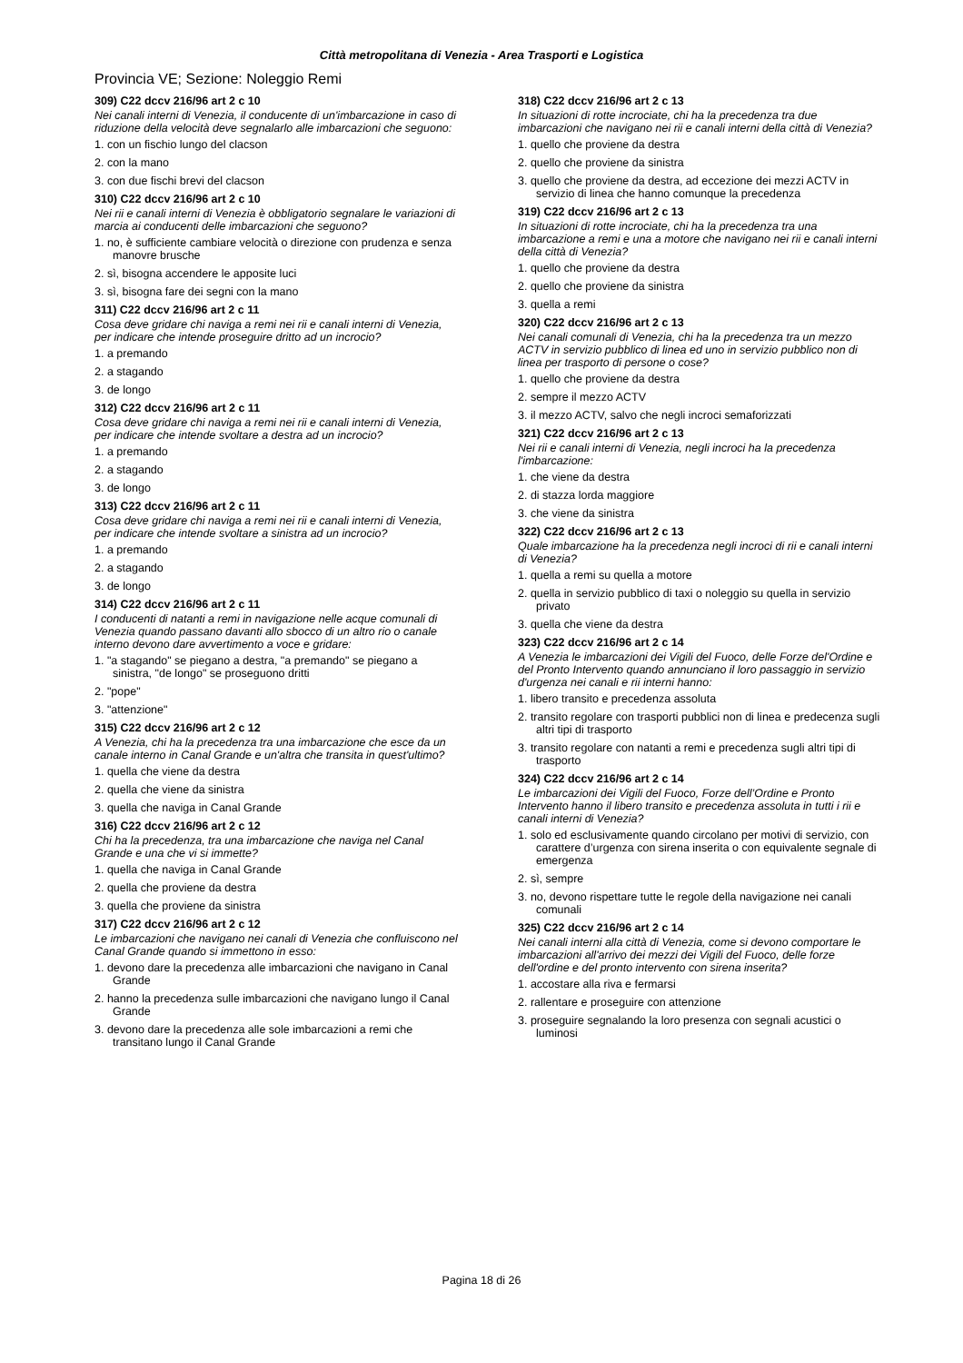Città metropolitana di Venezia - Area Trasporti e Logistica
Provincia VE; Sezione: Noleggio Remi
309) C22 dccv 216/96 art 2 c 10
Nei canali interni di Venezia, il conducente di un'imbarcazione in caso di riduzione della velocità deve segnalarlo alle imbarcazioni che seguono:
1. con un fischio lungo del clacson
2. con la mano
3. con due fischi brevi del clacson
310) C22 dccv 216/96 art 2 c 10
Nei rii e canali interni di Venezia è obbligatorio segnalare le variazioni di marcia ai conducenti delle imbarcazioni che seguono?
1. no, è sufficiente cambiare velocità o direzione con prudenza e senza manovre brusche
2. sì, bisogna accendere le apposite luci
3. sì, bisogna fare dei segni con la mano
311) C22 dccv 216/96 art 2 c 11
Cosa deve gridare chi naviga a remi nei rii e canali interni di Venezia, per indicare che intende proseguire dritto ad un incrocio?
1. a premando
2. a stagando
3. de longo
312) C22 dccv 216/96 art 2 c 11
Cosa deve gridare chi naviga a remi nei rii e canali interni di Venezia, per indicare che intende svoltare a destra ad un incrocio?
1. a premando
2. a stagando
3. de longo
313) C22 dccv 216/96 art 2 c 11
Cosa deve gridare chi naviga a remi nei rii e canali interni di Venezia, per indicare che intende svoltare a sinistra ad un incrocio?
1. a premando
2. a stagando
3. de longo
314) C22 dccv 216/96 art 2 c 11
I conducenti di natanti a remi in navigazione nelle acque comunali di Venezia quando passano davanti allo sbocco di un altro rio o canale interno devono dare avvertimento a voce e gridare:
1. "a stagando" se piegano a destra, "a premando" se piegano a sinistra, "de longo" se proseguono dritti
2. "pope"
3. "attenzione"
315) C22 dccv 216/96 art 2 c 12
A Venezia, chi ha la precedenza tra una imbarcazione che esce da un canale interno in Canal Grande e un'altra che transita in quest'ultimo?
1. quella che viene da destra
2. quella che viene da sinistra
3. quella che naviga in Canal Grande
316) C22 dccv 216/96 art 2 c 12
Chi ha la precedenza, tra una imbarcazione che naviga nel Canal Grande e una che vi si immette?
1. quella che naviga in Canal Grande
2. quella che proviene da destra
3. quella che proviene da sinistra
317) C22 dccv 216/96 art 2 c 12
Le imbarcazioni che navigano nei canali di Venezia che confluiscono nel Canal Grande quando si immettono in esso:
1. devono dare la precedenza alle imbarcazioni che navigano in Canal Grande
2. hanno la precedenza sulle imbarcazioni che navigano lungo il Canal Grande
3. devono dare la precedenza alle sole imbarcazioni a remi che transitano lungo il Canal Grande
318) C22 dccv 216/96 art 2 c 13
In situazioni di rotte incrociate, chi ha la precedenza tra due imbarcazioni che navigano nei rii e canali interni della città di Venezia?
1. quello che proviene da destra
2. quello che proviene da sinistra
3. quello che proviene da destra, ad eccezione dei mezzi ACTV in servizio di linea che hanno comunque la precedenza
319) C22 dccv 216/96 art 2 c 13
In situazioni di rotte incrociate, chi ha la precedenza tra una imbarcazione a remi e una a motore che navigano nei rii e canali interni della città di Venezia?
1. quello che proviene da destra
2. quello che proviene da sinistra
3. quella a remi
320) C22 dccv 216/96 art 2 c 13
Nei canali comunali di Venezia, chi ha la precedenza tra un mezzo ACTV in servizio pubblico di linea ed uno in servizio pubblico non di linea per trasporto di persone o cose?
1. quello che proviene da destra
2. sempre il mezzo ACTV
3. il mezzo ACTV, salvo che negli incroci semaforizzati
321) C22 dccv 216/96 art 2 c 13
Nei rii e canali interni di Venezia, negli incroci ha la precedenza l'imbarcazione:
1. che viene da destra
2. di stazza lorda maggiore
3. che viene da sinistra
322) C22 dccv 216/96 art 2 c 13
Quale imbarcazione ha la precedenza negli incroci di rii e canali interni di Venezia?
1. quella a remi su quella a motore
2. quella in servizio pubblico di taxi o noleggio su quella in servizio privato
3. quella che viene da destra
323) C22 dccv 216/96 art 2 c 14
A Venezia le imbarcazioni dei Vigili del Fuoco, delle Forze del'Ordine e del Pronto Intervento quando annunciano il loro passaggio in servizio d'urgenza nei canali e rii interni hanno:
1. libero transito e precedenza assoluta
2. transito regolare con trasporti pubblici non di linea e predecenza sugli altri tipi di trasporto
3. transito regolare con natanti a remi e precedenza sugli altri tipi di trasporto
324) C22 dccv 216/96 art 2 c 14
Le imbarcazioni dei Vigili del Fuoco, Forze dell’Ordine e Pronto Intervento hanno il libero transito e precedenza assoluta in tutti i rii e canali interni di Venezia?
1. solo ed esclusivamente quando circolano per motivi di servizio, con carattere d’urgenza con sirena inserita o con equivalente segnale di emergenza
2. sì, sempre
3. no, devono rispettare tutte le regole della navigazione nei canali comunali
325) C22 dccv 216/96 art 2 c 14
Nei canali interni alla città di Venezia, come si devono comportare le imbarcazioni all'arrivo dei mezzi dei Vigili del Fuoco, delle forze dell'ordine e del pronto intervento con sirena inserita?
1. accostare alla riva e fermarsi
2. rallentare e proseguire con attenzione
3. proseguire segnalando la loro presenza con segnali acustici o luminosi
Pagina 18 di 26